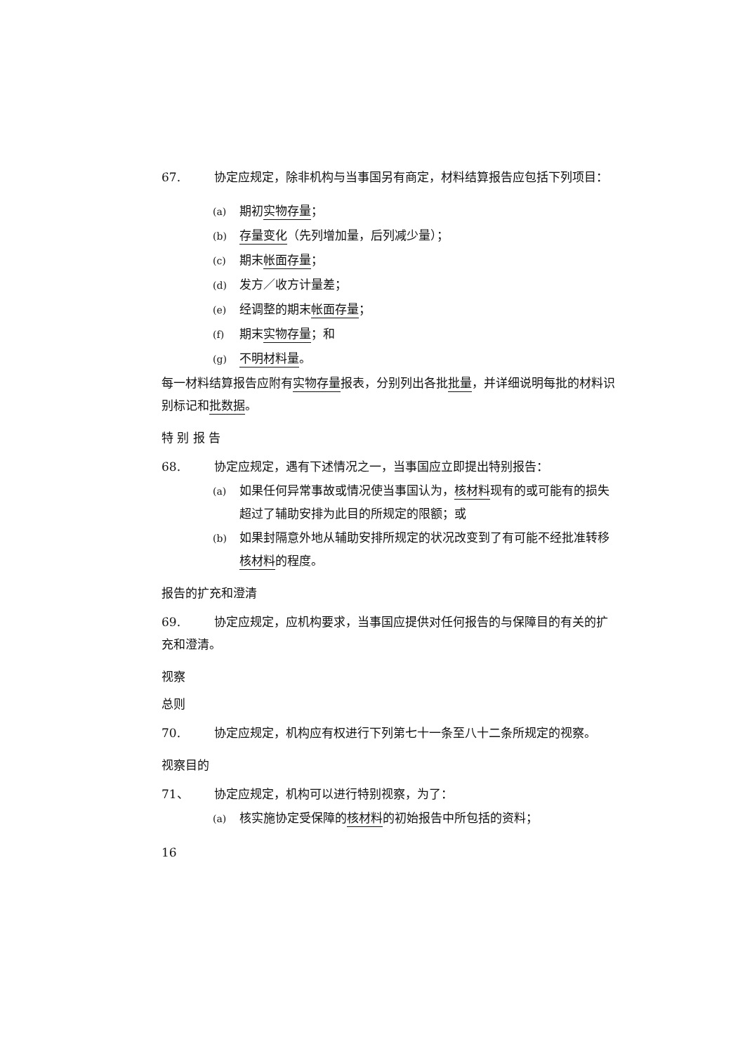67. 协定应规定，除非机构与当事国另有商定，材料结算报告应包括下列项目：
(a) 期初实物存量；
(b) 存量变化（先列增加量，后列减少量）；
(c) 期末帐面存量；
(d) 发方／收方计量差；
(e) 经调整的期末帐面存量；
(f) 期末实物存量；和
(g) 不明材料量。
每一材料结算报告应附有实物存量报表，分别列出各批批量，并详细说明每批的材料识别标记和批数据。
特 别 报 告
68. 协定应规定，遇有下述情况之一，当事国应立即提出特别报告：
(a) 如果任何异常事故或情况使当事国认为，核材料现有的或可能有的损失超过了辅助安排为此目的所规定的限额；或
(b) 如果封隔意外地从辅助安排所规定的状况改变到了有可能不经批准转移核材料的程度。
报告的扩充和澄清
69. 协定应规定，应机构要求，当事国应提供对任何报告的与保障目的有关的扩充和澄清。
视察
总则
70. 协定应规定，机构应有权进行下列第七十一条至八十二条所规定的视察。
视察目的
71、 协定应规定，机构可以进行特别视察，为了：
(a) 核实施协定受保障的核材料的初始报告中所包括的资料；
16